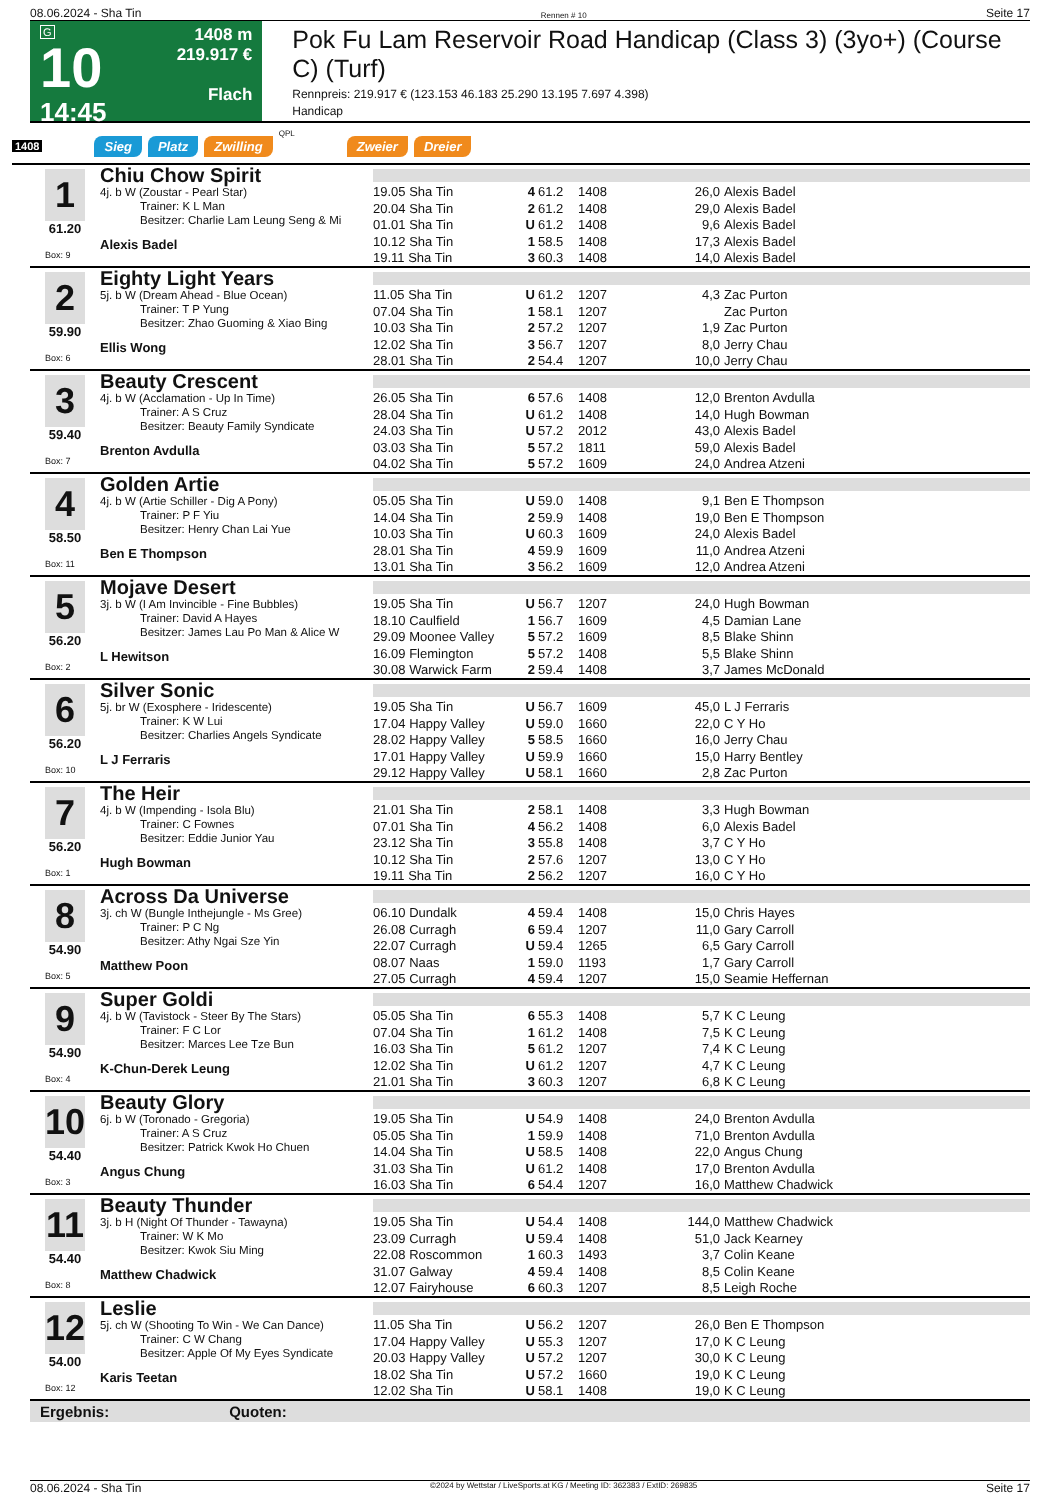08.06.2024 - Sha Tin Rennen # 10 Seite 17
G
10
14:45
1408 m
219.917 €
Flach
Pok Fu Lam Reservoir Road Handicap (Class 3) (3yo+) (Course C) (Turf)
Rennpreis: 219.917 € (123.153 46.183 25.290 13.195 7.697 4.398)
Handicap
1408 Sieg Platz Zwilling QPL Zweier Dreier
1
61.20
Box: 9
Chiu Chow Spirit
4j. b W (Zoustar - Pearl Star)
Trainer: K L Man
Besitzer: Charlie Lam Leung Seng & Mi
Alexis Badel
| 19.05 Sha Tin | 4 | 61.2 | 1408 | 26,0 | Alexis Badel |
| 20.04 Sha Tin | 2 | 61.2 | 1408 | 29,0 | Alexis Badel |
| 01.01 Sha Tin | U | 61.2 | 1408 | 9,6 | Alexis Badel |
| 10.12 Sha Tin | 1 | 58.5 | 1408 | 17,3 | Alexis Badel |
| 19.11 Sha Tin | 3 | 60.3 | 1408 | 14,0 | Alexis Badel |
2
59.90
Box: 6
Eighty Light Years
5j. b W (Dream Ahead - Blue Ocean)
Trainer: T P Yung
Besitzer: Zhao Guoming & Xiao Bing
Ellis Wong
| 11.05 Sha Tin | U | 61.2 | 1207 | 4,3 | Zac Purton |
| 07.04 Sha Tin | 1 | 58.1 | 1207 | | Zac Purton |
| 10.03 Sha Tin | 2 | 57.2 | 1207 | 1,9 | Zac Purton |
| 12.02 Sha Tin | 3 | 56.7 | 1207 | 8,0 | Jerry Chau |
| 28.01 Sha Tin | 2 | 54.4 | 1207 | 10,0 | Jerry Chau |
3
59.40
Box: 7
Beauty Crescent
4j. b W (Acclamation - Up In Time)
Trainer: A S Cruz
Besitzer: Beauty Family Syndicate
Brenton Avdulla
| 26.05 Sha Tin | 6 | 57.6 | 1408 | 12,0 | Brenton Avdulla |
| 28.04 Sha Tin | U | 61.2 | 1408 | 14,0 | Hugh Bowman |
| 24.03 Sha Tin | U | 57.2 | 2012 | 43,0 | Alexis Badel |
| 03.03 Sha Tin | 5 | 57.2 | 1811 | 59,0 | Alexis Badel |
| 04.02 Sha Tin | 5 | 57.2 | 1609 | 24,0 | Andrea Atzeni |
4
58.50
Box: 11
Golden Artie
4j. b W (Artie Schiller - Dig A Pony)
Trainer: P F Yiu
Besitzer: Henry Chan Lai Yue
Ben E Thompson
| 05.05 Sha Tin | U | 59.0 | 1408 | 9,1 | Ben E Thompson |
| 14.04 Sha Tin | 2 | 59.9 | 1408 | 19,0 | Ben E Thompson |
| 10.03 Sha Tin | U | 60.3 | 1609 | 24,0 | Alexis Badel |
| 28.01 Sha Tin | 4 | 59.9 | 1609 | 11,0 | Andrea Atzeni |
| 13.01 Sha Tin | 3 | 56.2 | 1609 | 12,0 | Andrea Atzeni |
5
56.20
Box: 2
Mojave Desert
3j. b W (I Am Invincible - Fine Bubbles)
Trainer: David A Hayes
Besitzer: James Lau Po Man & Alice W
L Hewitson
| 19.05 Sha Tin | U | 56.7 | 1207 | 24,0 | Hugh Bowman |
| 18.10 Caulfield | 1 | 56.7 | 1609 | 4,5 | Damian Lane |
| 29.09 Moonee Valley | 5 | 57.2 | 1609 | 8,5 | Blake Shinn |
| 16.09 Flemington | 5 | 57.2 | 1408 | 5,5 | Blake Shinn |
| 30.08 Warwick Farm | 2 | 59.4 | 1408 | 3,7 | James McDonald |
6
56.20
Box: 10
Silver Sonic
5j. br W (Exosphere - Iridescente)
Trainer: K W Lui
Besitzer: Charlies Angels Syndicate
L J Ferraris
| 19.05 Sha Tin | U | 56.7 | 1609 | 45,0 | L J Ferraris |
| 17.04 Happy Valley | U | 59.0 | 1660 | 22,0 | C Y Ho |
| 28.02 Happy Valley | 5 | 58.5 | 1660 | 16,0 | Jerry Chau |
| 17.01 Happy Valley | U | 59.9 | 1660 | 15,0 | Harry Bentley |
| 29.12 Happy Valley | U | 58.1 | 1660 | 2,8 | Zac Purton |
7
56.20
Box: 1
The Heir
4j. b W (Impending - Isola Blu)
Trainer: C Fownes
Besitzer: Eddie Junior Yau
Hugh Bowman
| 21.01 Sha Tin | 2 | 58.1 | 1408 | 3,3 | Hugh Bowman |
| 07.01 Sha Tin | 4 | 56.2 | 1408 | 6,0 | Alexis Badel |
| 23.12 Sha Tin | 3 | 55.8 | 1408 | 3,7 | C Y Ho |
| 10.12 Sha Tin | 2 | 57.6 | 1207 | 13,0 | C Y Ho |
| 19.11 Sha Tin | 2 | 56.2 | 1207 | 16,0 | C Y Ho |
8
54.90
Box: 5
Across Da Universe
3j. ch W (Bungle Inthejungle - Ms Gree)
Trainer: P C Ng
Besitzer: Athy Ngai Sze Yin
Matthew Poon
| 06.10 Dundalk | 4 | 59.4 | 1408 | 15,0 | Chris Hayes |
| 26.08 Curragh | 6 | 59.4 | 1207 | 11,0 | Gary Carroll |
| 22.07 Curragh | U | 59.4 | 1265 | 6,5 | Gary Carroll |
| 08.07 Naas | 1 | 59.0 | 1193 | 1,7 | Gary Carroll |
| 27.05 Curragh | 4 | 59.4 | 1207 | 15,0 | Seamie Heffernan |
9
54.90
Box: 4
Super Goldi
4j. b W (Tavistock - Steer By The Stars)
Trainer: F C Lor
Besitzer: Marces Lee Tze Bun
K-Chun-Derek Leung
| 05.05 Sha Tin | 6 | 55.3 | 1408 | 5,7 | K C Leung |
| 07.04 Sha Tin | 1 | 61.2 | 1408 | 7,5 | K C Leung |
| 16.03 Sha Tin | 5 | 61.2 | 1207 | 7,4 | K C Leung |
| 12.02 Sha Tin | U | 61.2 | 1207 | 4,7 | K C Leung |
| 21.01 Sha Tin | 3 | 60.3 | 1207 | 6,8 | K C Leung |
10
54.40
Box: 3
Beauty Glory
6j. b W (Toronado - Gregoria)
Trainer: A S Cruz
Besitzer: Patrick Kwok Ho Chuen
Angus Chung
| 19.05 Sha Tin | U | 54.9 | 1408 | 24,0 | Brenton Avdulla |
| 05.05 Sha Tin | 1 | 59.9 | 1408 | 71,0 | Brenton Avdulla |
| 14.04 Sha Tin | U | 58.5 | 1408 | 22,0 | Angus Chung |
| 31.03 Sha Tin | U | 61.2 | 1408 | 17,0 | Brenton Avdulla |
| 16.03 Sha Tin | 6 | 54.4 | 1207 | 16,0 | Matthew Chadwick |
11
54.40
Box: 8
Beauty Thunder
3j. b H (Night Of Thunder - Tawayna)
Trainer: W K Mo
Besitzer: Kwok Siu Ming
Matthew Chadwick
| 19.05 Sha Tin | U | 54.4 | 1408 | 144,0 | Matthew Chadwick |
| 23.09 Curragh | U | 59.4 | 1408 | 51,0 | Jack Kearney |
| 22.08 Roscommon | 1 | 60.3 | 1493 | 3,7 | Colin Keane |
| 31.07 Galway | 4 | 59.4 | 1408 | 8,5 | Colin Keane |
| 12.07 Fairyhouse | 6 | 60.3 | 1207 | 8,5 | Leigh Roche |
12
54.00
Box: 12
Leslie
5j. ch W (Shooting To Win - We Can Dance)
Trainer: C W Chang
Besitzer: Apple Of My Eyes Syndicate
Karis Teetan
| 11.05 Sha Tin | U | 56.2 | 1207 | 26,0 | Ben E Thompson |
| 17.04 Happy Valley | U | 55.3 | 1207 | 17,0 | K C Leung |
| 20.03 Happy Valley | U | 57.2 | 1207 | 30,0 | K C Leung |
| 18.02 Sha Tin | U | 57.2 | 1660 | 19,0 | K C Leung |
| 12.02 Sha Tin | U | 58.1 | 1408 | 19,0 | K C Leung |
Ergebnis: Quoten:
08.06.2024 - Sha Tin ©2024 by Wettstar / LiveSports.at KG / Meeting ID: 362383 / ExtID: 269835 Seite 17